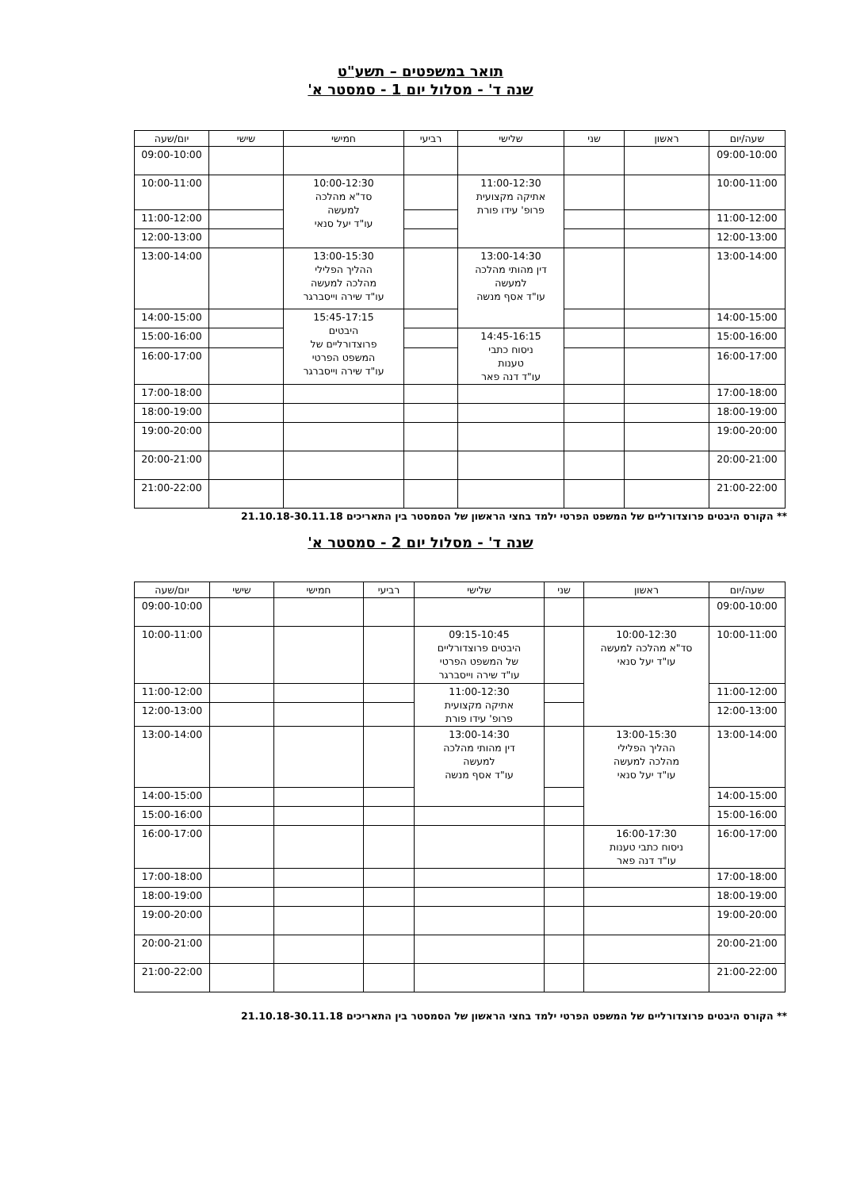תואר במשפטים – תשע"ט
שנה ד' - מסלול יום 1 - סמסטר א'
| שעה/יום | ראשון | שני | שלישי | רביעי | חמישי | שישי | יום/שעה |
| --- | --- | --- | --- | --- | --- | --- | --- |
| 09:00-10:00 | | | | | | | 09:00-10:00 |
| 10:00-11:00 | | | 11:00-12:30 אתיקה מקצועית פרופ' עידו פורת | | 10:00-12:30 סד"א מהלכה למעשה עו"ד יעל סנאי | | 10:00-11:00 |
| 11:00-12:00 | | | | | | | 11:00-12:00 |
| 12:00-13:00 | | | | | | | 12:00-13:00 |
| 13:00-14:00 | | | 13:00-14:30 דין מהותי מהלכה למעשה עו"ד אסף מנשה | | 13:00-15:30 ההליך הפלילי מהלכה למעשה עו"ד שירה וייסברגר | | 13:00-14:00 |
| 14:00-15:00 | | | | | 15:45-17:15 היבטים פרוצדורליים של המשפט הפרטי עו"ד שירה וייסברגר | | 14:00-15:00 |
| 15:00-16:00 | | | 14:45-16:15 ניסוח כתבי טענות עו"ד דנה פאר | | | | 15:00-16:00 |
| 16:00-17:00 | | | | | | | 16:00-17:00 |
| 17:00-18:00 | | | | | | | 17:00-18:00 |
| 18:00-19:00 | | | | | | | 18:00-19:00 |
| 19:00-20:00 | | | | | | | 19:00-20:00 |
| 20:00-21:00 | | | | | | | 20:00-21:00 |
| 21:00-22:00 | | | | | | | 21:00-22:00 |
** הקורס היבטים פרוצדורליים של המשפט הפרטי ילמד בחצי הראשון של הסמסטר בין התאריכים 21.10.18-30.11.18
שנה ד' - מסלול יום 2 - סמסטר א'
| שעה/יום | ראשון | שני | שלישי | רביעי | חמישי | שישי | יום/שעה |
| --- | --- | --- | --- | --- | --- | --- | --- |
| 09:00-10:00 | | | | | | | 09:00-10:00 |
| 10:00-11:00 | 10:00-12:30 סד"א מהלכה למעשה עו"ד יעל סנאי | | 09:15-10:45 היבטים פרוצדורליים של המשפט הפרטי עו"ד שירה וייסברגר | | | | 10:00-11:00 |
| 11:00-12:00 | | | 11:00-12:30 אתיקה מקצועית פרופ' עידו פורת | | | | 11:00-12:00 |
| 12:00-13:00 | | | | | | | 12:00-13:00 |
| 13:00-14:00 | 13:00-15:30 ההליך הפלילי מהלכה למעשה עו"ד יעל סנאי | | 13:00-14:30 דין מהותי מהלכה למעשה עו"ד אסף מנשה | | | | 13:00-14:00 |
| 14:00-15:00 | | | | | | | 14:00-15:00 |
| 15:00-16:00 | | | | | | | 15:00-16:00 |
| 16:00-17:00 | 16:00-17:30 ניסוח כתבי טענות עו"ד דנה פאר | | | | | | 16:00-17:00 |
| 17:00-18:00 | | | | | | | 17:00-18:00 |
| 18:00-19:00 | | | | | | | 18:00-19:00 |
| 19:00-20:00 | | | | | | | 19:00-20:00 |
| 20:00-21:00 | | | | | | | 20:00-21:00 |
| 21:00-22:00 | | | | | | | 21:00-22:00 |
** הקורס היבטים פרוצדורליים של המשפט הפרטי ילמד בחצי הראשון של הסמסטר בין התאריכים 21.10.18-30.11.18